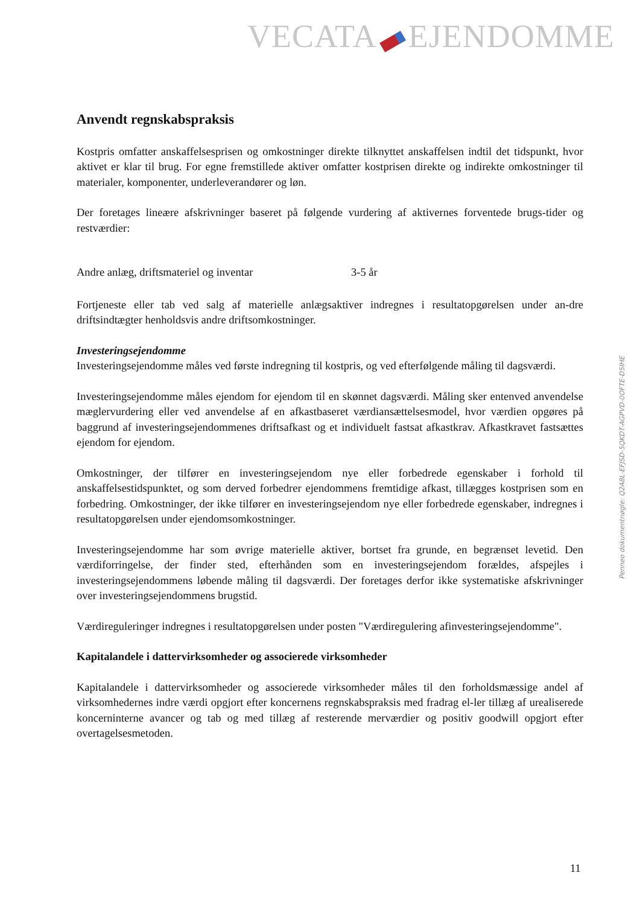VECATA EJENDOMME
Anvendt regnskabspraksis
Kostpris omfatter anskaffelsesprisen og omkostninger direkte tilknyttet anskaffelsen indtil det tidspunkt, hvor aktivet er klar til brug. For egne fremstillede aktiver omfatter kostprisen direkte og indirekte omkostninger til materialer, komponenter, underleverandører og løn.
Der foretages lineære afskrivninger baseret på følgende vurdering af aktivernes forventede brugs-tider og restværdier:
| Andre anlæg, driftsmateriel og inventar | 3-5 år |
Fortjeneste eller tab ved salg af materielle anlægsaktiver indregnes i resultatopgørelsen under an-dre driftsindtægter henholdsvis andre driftsomkostninger.
Investeringsejendomme
Investeringsejendomme måles ved første indregning til kostpris, og ved efterfølgende måling til dagsværdi.
Investeringsejendomme måles ejendom for ejendom til en skønnet dagsværdi. Måling sker entenved anvendelse mæglervurdering eller ved anvendelse af en afkastbaseret værdiansættelsesmodel, hvor værdien opgøres på baggrund af investeringsejendommenes driftsafkast og et individuelt fastsat afkastkrav. Afkastkravet fastsættes ejendom for ejendom.
Omkostninger, der tilfører en investeringsejendom nye eller forbedrede egenskaber i forhold til anskaffelsestidspunktet, og som derved forbedrer ejendommens fremtidige afkast, tillægges kostprisen som en forbedring. Omkostninger, der ikke tilfører en investeringsejendom nye eller forbedrede egenskaber, indregnes i resultatopgørelsen under ejendomsomkostninger.
Investeringsejendomme har som øvrige materielle aktiver, bortset fra grunde, en begrænset levetid. Den værdiforringelse, der finder sted, efterhånden som en investeringsejendom forældes, afspejles i investeringsejendommens løbende måling til dagsværdi. Der foretages derfor ikke systematiske afskrivninger over investeringsejendommens brugstid.
Værdireguleringer indregnes i resultatopgørelsen under posten "Værdiregulering afinvesteringsejendomme".
Kapitalandele i dattervirksomheder og associerede virksomheder
Kapitalandele i dattervirksomheder og associerede virksomheder måles til den forholdsmæssige andel af virksomhedernes indre værdi opgjort efter koncernens regnskabspraksis med fradrag el-ler tillæg af urealiserede koncerninterne avancer og tab og med tillæg af resterende merværdier og positiv goodwill opgjort efter overtagelsesmetoden.
Penneo dokumentnøgle: Q2A8L-EFJSD-5QKDT-AGPVD-0OFTE-D5IHE
11